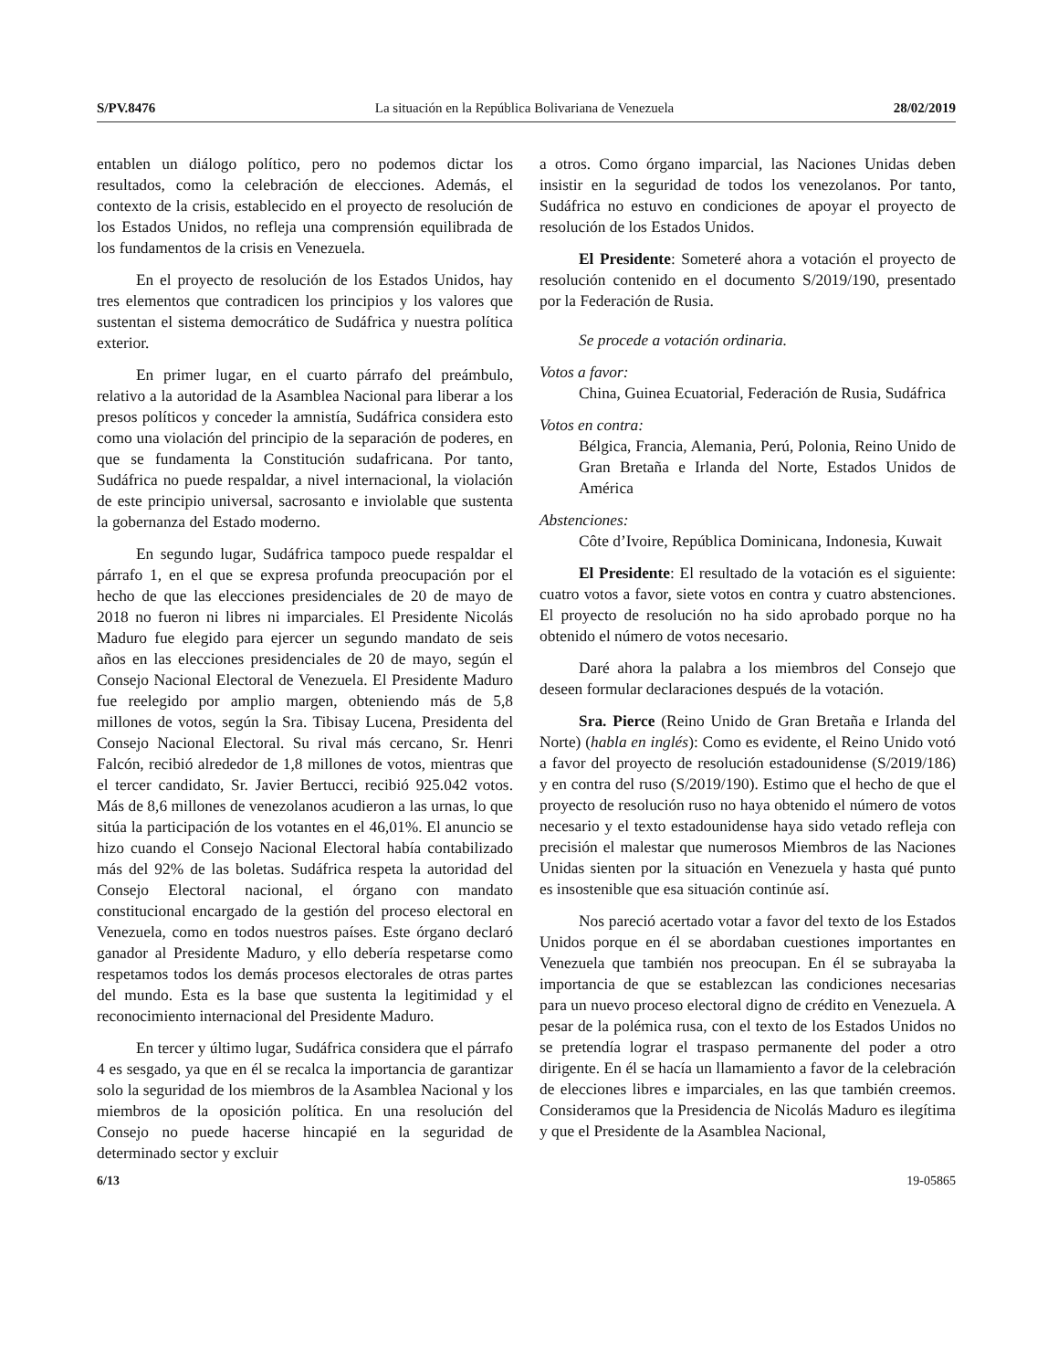S/PV.8476 La situación en la República Bolivariana de Venezuela 28/02/2019
entablen un diálogo político, pero no podemos dictar los resultados, como la celebración de elecciones. Además, el contexto de la crisis, establecido en el proyecto de resolución de los Estados Unidos, no refleja una comprensión equilibrada de los fundamentos de la crisis en Venezuela.
En el proyecto de resolución de los Estados Unidos, hay tres elementos que contradicen los principios y los valores que sustentan el sistema democrático de Sudáfrica y nuestra política exterior.
En primer lugar, en el cuarto párrafo del preámbulo, relativo a la autoridad de la Asamblea Nacional para liberar a los presos políticos y conceder la amnistía, Sudáfrica considera esto como una violación del principio de la separación de poderes, en que se fundamenta la Constitución sudafricana. Por tanto, Sudáfrica no puede respaldar, a nivel internacional, la violación de este principio universal, sacrosanto e inviolable que sustenta la gobernanza del Estado moderno.
En segundo lugar, Sudáfrica tampoco puede respaldar el párrafo 1, en el que se expresa profunda preocupación por el hecho de que las elecciones presidenciales de 20 de mayo de 2018 no fueron ni libres ni imparciales. El Presidente Nicolás Maduro fue elegido para ejercer un segundo mandato de seis años en las elecciones presidenciales de 20 de mayo, según el Consejo Nacional Electoral de Venezuela. El Presidente Maduro fue reelegido por amplio margen, obteniendo más de 5,8 millones de votos, según la Sra. Tibisay Lucena, Presidenta del Consejo Nacional Electoral. Su rival más cercano, Sr. Henri Falcón, recibió alrededor de 1,8 millones de votos, mientras que el tercer candidato, Sr. Javier Bertucci, recibió 925.042 votos. Más de 8,6 millones de venezolanos acudieron a las urnas, lo que sitúa la participación de los votantes en el 46,01%. El anuncio se hizo cuando el Consejo Nacional Electoral había contabilizado más del 92% de las boletas. Sudáfrica respeta la autoridad del Consejo Electoral nacional, el órgano con mandato constitucional encargado de la gestión del proceso electoral en Venezuela, como en todos nuestros países. Este órgano declaró ganador al Presidente Maduro, y ello debería respetarse como respetamos todos los demás procesos electorales de otras partes del mundo. Esta es la base que sustenta la legitimidad y el reconocimiento internacional del Presidente Maduro.
En tercer y último lugar, Sudáfrica considera que el párrafo 4 es sesgado, ya que en él se recalca la importancia de garantizar solo la seguridad de los miembros de la Asamblea Nacional y los miembros de la oposición política. En una resolución del Consejo no puede hacerse hincapié en la seguridad de determinado sector y excluir
a otros. Como órgano imparcial, las Naciones Unidas deben insistir en la seguridad de todos los venezolanos. Por tanto, Sudáfrica no estuvo en condiciones de apoyar el proyecto de resolución de los Estados Unidos.
El Presidente: Someteré ahora a votación el proyecto de resolución contenido en el documento S/2019/190, presentado por la Federación de Rusia.
Se procede a votación ordinaria.
Votos a favor:
China, Guinea Ecuatorial, Federación de Rusia, Sudáfrica
Votos en contra:
Bélgica, Francia, Alemania, Perú, Polonia, Reino Unido de Gran Bretaña e Irlanda del Norte, Estados Unidos de América
Abstenciones:
Côte d’Ivoire, República Dominicana, Indonesia, Kuwait
El Presidente: El resultado de la votación es el siguiente: cuatro votos a favor, siete votos en contra y cuatro abstenciones. El proyecto de resolución no ha sido aprobado porque no ha obtenido el número de votos necesario.
Daré ahora la palabra a los miembros del Consejo que deseen formular declaraciones después de la votación.
Sra. Pierce (Reino Unido de Gran Bretaña e Irlanda del Norte) (habla en inglés): Como es evidente, el Reino Unido votó a favor del proyecto de resolución estadounidense (S/2019/186) y en contra del ruso (S/2019/190). Estimo que el hecho de que el proyecto de resolución ruso no haya obtenido el número de votos necesario y el texto estadounidense haya sido vetado refleja con precisión el malestar que numerosos Miembros de las Naciones Unidas sienten por la situación en Venezuela y hasta qué punto es insostenible que esa situación continúe así.
Nos pareció acertado votar a favor del texto de los Estados Unidos porque en él se abordaban cuestiones importantes en Venezuela que también nos preocupan. En él se subrayaba la importancia de que se establezcan las condiciones necesarias para un nuevo proceso electoral digno de crédito en Venezuela. A pesar de la polémica rusa, con el texto de los Estados Unidos no se pretendía lograr el traspaso permanente del poder a otro dirigente. En él se hacía un llamamiento a favor de la celebración de elecciones libres e imparciales, en las que también creemos. Consideramos que la Presidencia de Nicolás Maduro es ilegítima y que el Presidente de la Asamblea Nacional,
6/13 19-05865